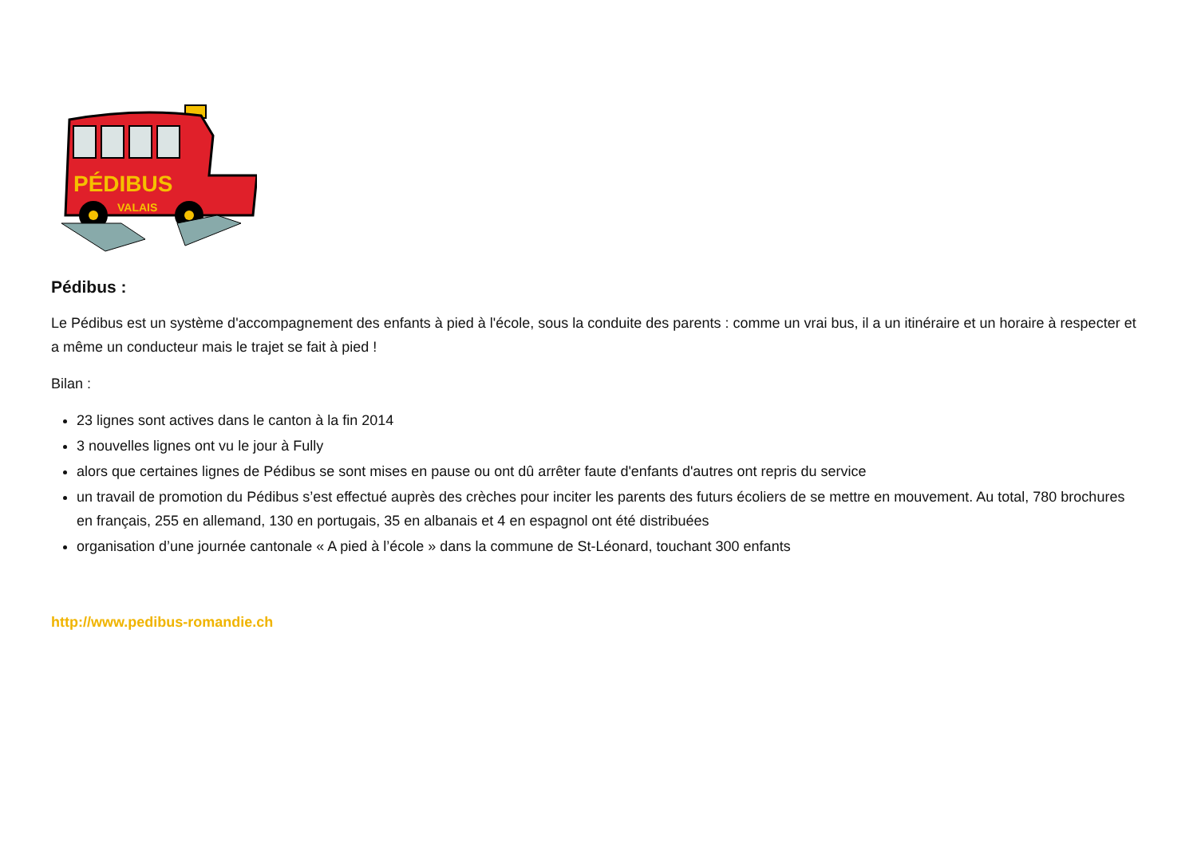PÉDIBUS
VALAIS
Pédibus :
Le Pédibus est un système d'accompagnement des enfants à pied à l'école, sous la conduite des parents : comme un vrai bus, il a un itinéraire et un horaire à respecter et a même un conducteur mais le trajet se fait à pied !
Bilan :
23 lignes sont actives dans le canton à la fin 2014
3 nouvelles lignes ont vu le jour à Fully
alors que certaines lignes de Pédibus se sont mises en pause ou ont dû arrêter faute d'enfants d'autres ont repris du service
un travail de promotion du Pédibus s’est effectué auprès des crèches pour inciter les parents des futurs écoliers de se mettre en mouvement. Au total, 780 brochures en français, 255 en allemand, 130 en portugais, 35 en albanais et 4 en espagnol ont été distribuées
organisation d’une journée cantonale « A pied à l’école » dans la commune de St-Léonard, touchant 300 enfants
http://www.pedibus-romandie.ch